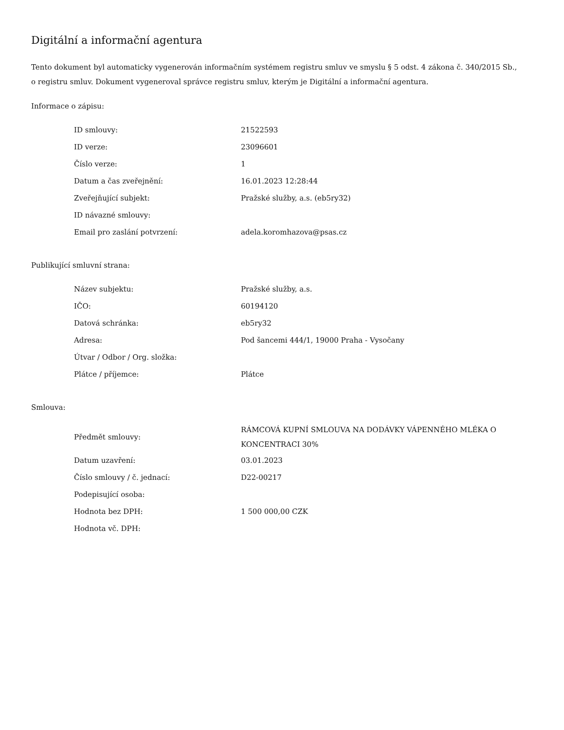Digitální a informační agentura
Tento dokument byl automaticky vygenerován informačním systémem registru smluv ve smyslu § 5 odst. 4 zákona č. 340/2015 Sb., o registru smluv. Dokument vygeneroval správce registru smluv, kterým je Digitální a informační agentura.
Informace o zápisu:
| ID smlouvy: | 21522593 |
| ID verze: | 23096601 |
| Číslo verze: | 1 |
| Datum a čas zveřejnění: | 16.01.2023 12:28:44 |
| Zveřejňující subjekt: | Pražské služby, a.s. (eb5ry32) |
| ID návazné smlouvy: | |
| Email pro zaslání potvrzení: | adela.koromhazova@psas.cz |
Publikující smluvní strana:
| Název subjektu: | Pražské služby, a.s. |
| IČO: | 60194120 |
| Datová schránka: | eb5ry32 |
| Adresa: | Pod šancemi 444/1, 19000 Praha - Vysočany |
| Útvar / Odbor / Org. složka: | |
| Plátce / příjemce: | Plátce |
Smlouva:
| Předmět smlouvy: | RÁMCOVÁ KUPNÍ SMLOUVA NA DODÁVKY VÁPENNÉHO MLÉKA O KONCENTRACI 30% |
| Datum uzavření: | 03.01.2023 |
| Číslo smlouvy / č. jednací: | D22-00217 |
| Podepisující osoba: | |
| Hodnota bez DPH: | 1 500 000,00 CZK |
| Hodnota vč. DPH: | |